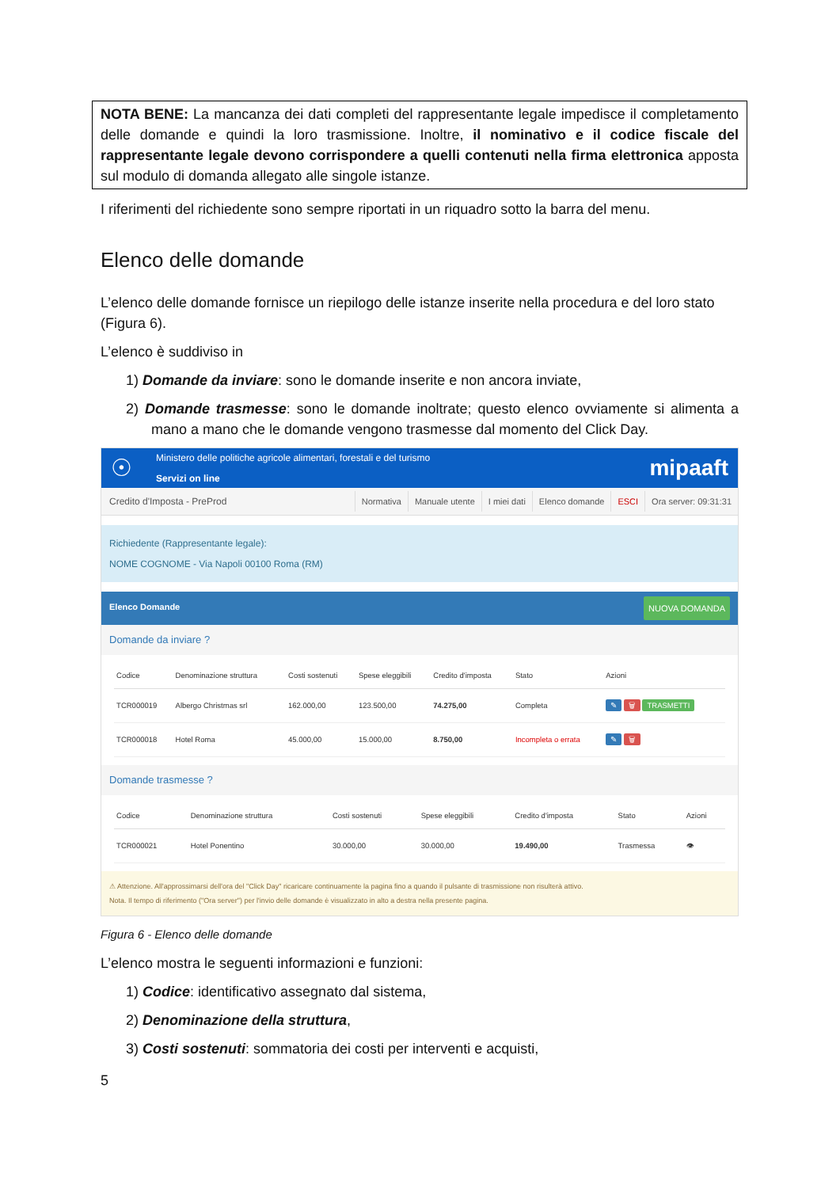NOTA BENE: La mancanza dei dati completi del rappresentante legale impedisce il completamento delle domande e quindi la loro trasmissione. Inoltre, il nominativo e il codice fiscale del rappresentante legale devono corrispondere a quelli contenuti nella firma elettronica apposta sul modulo di domanda allegato alle singole istanze.
I riferimenti del richiedente sono sempre riportati in un riquadro sotto la barra del menu.
Elenco delle domande
L’elenco delle domande fornisce un riepilogo delle istanze inserite nella procedura e del loro stato (Figura 6).
L’elenco è suddiviso in
1) Domande da inviare: sono le domande inserite e non ancora inviate,
2) Domande trasmesse: sono le domande inoltrate; questo elenco ovviamente si alimenta a mano a mano che le domande vengono trasmesse dal momento del Click Day.
☉
Ministero delle politiche agricole alimentari, forestali e del turismo
Servizi on line
mipaaft
Credito d'Imposta - PreProd Normativa Manuale utente I miei dati Elenco domande ESCI Ora server: 09:31:31
Richiedente (Rappresentante legale):
NOME COGNOME - Via Napoli 00100 Roma (RM)
Elenco Domande NUOVA DOMANDA
Domande da inviare ?
| Codice | Denominazione struttura | Costi sostenuti | Spese eleggibili | Credito d'imposta | Stato | Azioni |
| --- | --- | --- | --- | --- | --- | --- |
| TCR000019 | Albergo Christmas srl | 162.000,00 | 123.500,00 | 74.275,00 | Completa | ✎ 🗑 TRASMETTI |
| TCR000018 | Hotel Roma | 45.000,00 | 15.000,00 | 8.750,00 | Incompleta o errata | ✎ 🗑 |
Domande trasmesse ?
| Codice | Denominazione struttura | Costi sostenuti | Spese eleggibili | Credito d'imposta | Stato | Azioni |
| --- | --- | --- | --- | --- | --- | --- |
| TCR000021 | Hotel Ponentino | 30.000,00 | 30.000,00 | 19.490,00 | Trasmessa | 👁 |
⚠ Attenzione. All'approssimarsi dell'ora del "Click Day" ricaricare continuamente la pagina fino a quando il pulsante di trasmissione non risulterà attivo.
Nota. Il tempo di riferimento ("Ora server") per l'invio delle domande è visualizzato in alto a destra nella presente pagina.
Figura 6 - Elenco delle domande
L’elenco mostra le seguenti informazioni e funzioni:
1) Codice: identificativo assegnato dal sistema,
2) Denominazione della struttura,
3) Costi sostenuti: sommatoria dei costi per interventi e acquisti,
5